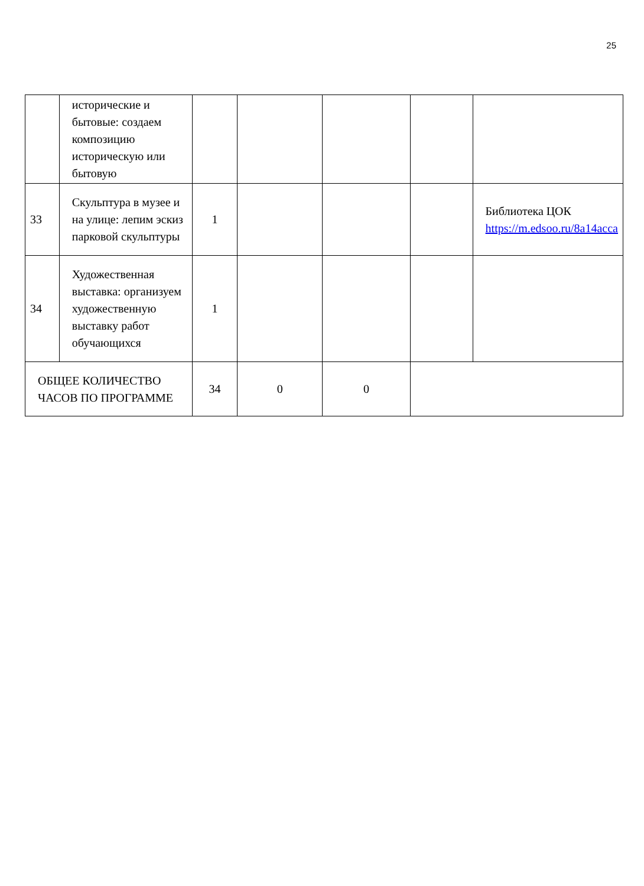25
| | исторические и бытовые: создаем композицию историческую или бытовую | | | | | |
| 33 | Скульптура в музее и на улице: лепим эскиз парковой скульптуры | 1 | | | | Библиотека ЦОК https://m.edsoo.ru/8a14acca |
| 34 | Художественная выставка: организуем художественную выставку работ обучающихся | 1 | | | | |
| ОБЩЕЕ КОЛИЧЕСТВО ЧАСОВ ПО ПРОГРАММЕ | | 34 | 0 | 0 | | |